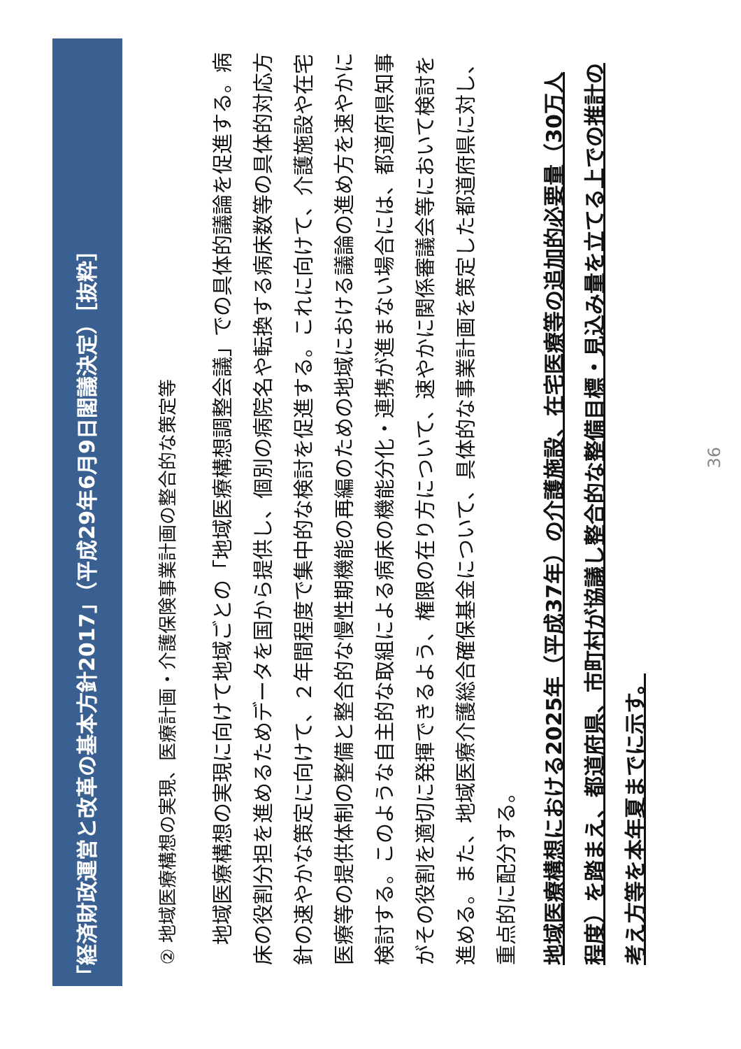「経済財政運営と改革の基本方針2017」（平成29年6月9日閣議決定）［抜粋］
② 地域医療構想の実現、医療計画・介護保険事業計画の整合的な策定等
　地域医療構想の実現に向けて地域ごとの「地域医療構想調整会議」での具体的議論を促進する。病床の役割分担を進めるためデータを国から提供し、個別の病院名や転換する病床数等の具体的対応方針の速やかな策定に向けて、２年間程度で集中的な検討を促進する。これに向けて、介護施設や在宅医療等の提供体制の整備と整合的な慢性期機能の再編のための地域における議論の進め方を速やかに検討する。このような自主的な取組による病床の機能分化・連携が進まない場合には、都道府県知事がその役割を適切に発揮できるよう、権限の在り方について、速やかに関係審議会等において検討を進める。また、地域医療介護総合確保基金について、具体的な事業計画を策定した都道府県に対し、重点的に配分する。
地域医療構想における2025年（平成37年）の介護施設、在宅医療等の追加的必要量（30万人程度）を踏まえ、都道府県、市町村が協議し整合的な整備目標・見込み量を立てる上での推計の考え方等を本年夏までに示す。
36